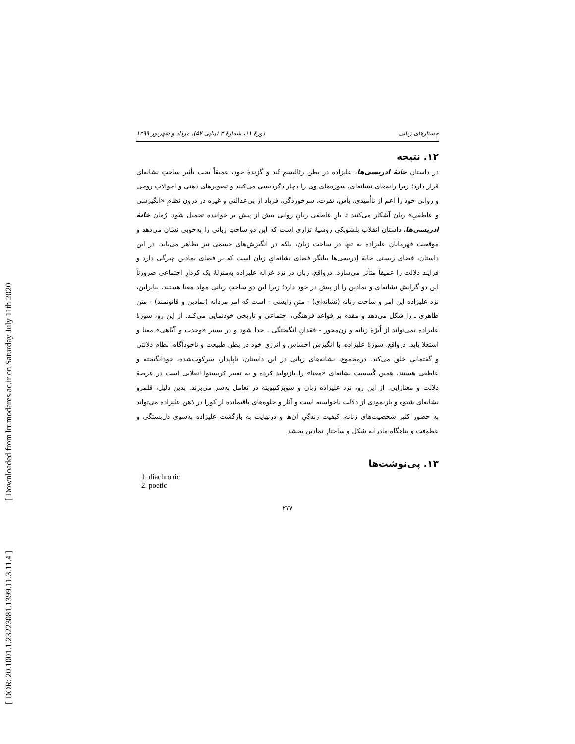[ DOR: 20.1001.1.23223081.1399.11.3.11.4 ]
[ Downloaded from lrr.modares.ac.ir on Saturday July 11th 2020
جستارهای زبانی دورهٔ ۱۱، شمارهٔ ۳ (پیاپی ۵۷)، مرداد و شهریور ۱۳۹۹
۱۲. نتیجه
در داستان خانهٔ ادریسی‌ها، علیزاده در بطن رئالیسمِ تُند و گزندهٔ خود، عمیقاً تحت تأثیر ساحتِ نشانه‌ای قرار دارد؛ زیرا رانه‌های نشانه‌ای، سوژه‌های وی را دچار دگردیسی می‌کنند و تصویرهای ذهنی و احوالاتِ روحی و روانی خود را اعم از نااُمیدی، یأس، نفرت، سرخوردگی، فریاد از بی‌عدالتی و غیره در درون نظامِ «انگیزشی و عاطفیِ» زبان آشکار می‌کنند تا بارِ عاطفی زبانِ روایی بیش از پیش بر خواننده تحمیل شود. رُمان خانهٔ ادریسی‌ها، داستان انقلاب بلشویکی روسیهٔ تزاری است که این دو ساحتِ زبانی را به‌خوبی نشان می‌دهد و موقعیت قهرمانانِ علیزاده نه تنها در ساحت زبان، بلکه در انگیزش‌های جسمی نیز تظاهر می‌یابد. در این داستان، فضای زیستی خانهٔ اِدریسی‌ها بیانگر فضای نشانه‌ایِ زبان است که بر فضای نمادین چیرگی دارد و فرایند دلالت را عمیقاً متأثر می‌سازد. درواقع، زبان در نزد غزاله علیزاده به‌منزلهٔ یک کردارِ اجتماعی ضرورتاً این دو گرایش نشانه‌ای و نمادین را از پیش در خود دارد؛ زیرا این دو ساحتِ زبانی مولد معنا هستند. بنابراین، نزد علیزاده این امر و ساحت زنانه (نشانه‌ای) - متنِ زایشی - است که امر مردانه (نمادین و قانونمند) - متن ظاهری ـ را شکل می‌دهد و مقدم بر قواعد فرهنگی، اجتماعی و تاریخی خودنمایی می‌کند. از این رو، سوژهٔ علیزاده نمی‌تواند از اُبژهٔ زنانه و زن‌محور - فقدانِ انگیختگی ـ جدا شود و در بستر «وحدت و آگاهی» معنا و استعلا یابد. درواقع، سوژهٔ علیزاده، با انگیزش احساس و انرژیِ خود در بطن طبیعت و ناخودآگاه، نظام دلالتی و گفتمانی خلق می‌کند. درمجموع، نشانه‌های زبانی در این داستان، ناپایدار، سرکوب‌شده، خودانگیخته و عاطفی هستند. همین گُسست نشانه‌ای «معنا» را بازتولید کرده و به تعبیر کریستوا انقلابی است در عرصهٔ دلالت و معنازایی. از این رو، نزد علیزاده زبان و سوبژکتیویته در تعامل به‌سر می‌برند. بدین دلیل، قلمرو نشانه‌ای شیوه و بازنمودی از دلالت ناخواسته است و آثار و جلوه‌های باقیمانده از کورا در ذهن علیزاده می‌تواند به حضور کثیر شخصیت‌های زنانه، کیفیت زندگیِ آن‌ها و درنهایت به بازگشت علیزاده به‌سوی دل‌بستگی و عطوفت و پناهگاهِ مادرانه شکل و ساختارِ نمادین بخشد.
۱۳. پی‌نوشت‌ها
1. diachronic
2. poetic
۲۷۷